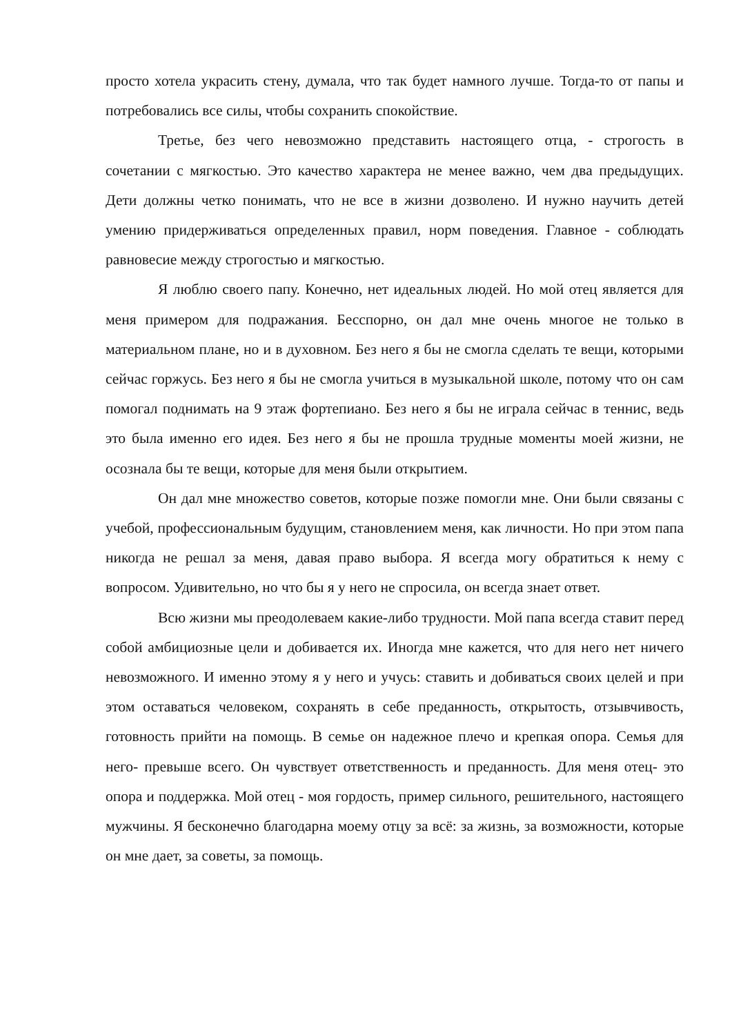просто хотела украсить стену, думала, что так будет намного лучше. Тогда-то от папы и потребовались все силы, чтобы сохранить спокойствие.
Третье, без чего невозможно представить настоящего отца, - строгость в сочетании с мягкостью. Это качество характера не менее важно, чем два предыдущих. Дети должны четко понимать, что не все в жизни дозволено. И нужно научить детей умению придерживаться определенных правил, норм поведения. Главное - соблюдать равновесие между строгостью и мягкостью.
Я люблю своего папу. Конечно, нет идеальных людей. Но мой отец является для меня примером для подражания. Бесспорно, он дал мне очень многое не только в материальном плане, но и в духовном. Без него я бы не смогла сделать те вещи, которыми сейчас горжусь. Без него я бы не смогла учиться в музыкальной школе, потому что он сам помогал поднимать на 9 этаж фортепиано. Без него я бы не играла сейчас в теннис, ведь это была именно его идея. Без него я бы не прошла трудные моменты моей жизни, не осознала бы те вещи, которые для меня были открытием.
Он дал мне множество советов, которые позже помогли мне. Они были связаны с учебой, профессиональным будущим, становлением меня, как личности. Но при этом папа никогда не решал за меня, давая право выбора. Я всегда могу обратиться к нему с вопросом. Удивительно, но что бы я у него не спросила, он всегда знает ответ.
Всю жизни мы преодолеваем какие-либо трудности. Мой папа всегда ставит перед собой амбициозные цели и добивается их. Иногда мне кажется, что для него нет ничего невозможного. И именно этому я у него и учусь: ставить и добиваться своих целей и при этом оставаться человеком, сохранять в себе преданность, открытость, отзывчивость, готовность прийти на помощь. В семье он надежное плечо и крепкая опора. Семья для него- превыше всего. Он чувствует ответственность и преданность. Для меня отец- это опора и поддержка. Мой отец - моя гордость, пример сильного, решительного, настоящего мужчины. Я бесконечно благодарна моему отцу за всё: за жизнь, за возможности, которые он мне дает, за советы, за помощь.